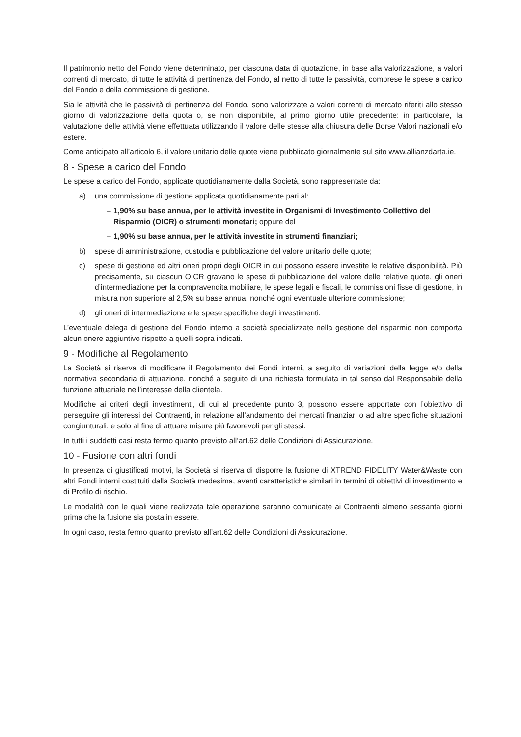Il patrimonio netto del Fondo viene determinato, per ciascuna data di quotazione, in base alla valorizzazione, a valori correnti di mercato, di tutte le attività di pertinenza del Fondo, al netto di tutte le passività, comprese le spese a carico del Fondo e della commissione di gestione.
Sia le attività che le passività di pertinenza del Fondo, sono valorizzate a valori correnti di mercato riferiti allo stesso giorno di valorizzazione della quota o, se non disponibile, al primo giorno utile precedente: in particolare, la valutazione delle attività viene effettuata utilizzando il valore delle stesse alla chiusura delle Borse Valori nazionali e/o estere.
Come anticipato all’articolo 6, il valore unitario delle quote viene pubblicato giornalmente sul sito www.allianzdarta.ie.
8 - Spese a carico del Fondo
Le spese a carico del Fondo, applicate quotidianamente dalla Società, sono rappresentate da:
a) una commissione di gestione applicata quotidianamente pari al:
– 1,90% su base annua, per le attività investite in Organismi di Investimento Collettivo del Risparmio (OICR) o strumenti monetari; oppure del
– 1,90% su base annua, per le attività investite in strumenti finanziari;
b) spese di amministrazione, custodia e pubblicazione del valore unitario delle quote;
c) spese di gestione ed altri oneri propri degli OICR in cui possono essere investite le relative disponibilità. Più precisamente, su ciascun OICR gravano le spese di pubblicazione del valore delle relative quote, gli oneri d’intermediazione per la compravendita mobiliare, le spese legali e fiscali, le commissioni fisse di gestione, in misura non superiore al 2,5% su base annua, nonché ogni eventuale ulteriore commissione;
d) gli oneri di intermediazione e le spese specifiche degli investimenti.
L’eventuale delega di gestione del Fondo interno a società specializzate nella gestione del risparmio non comporta alcun onere aggiuntivo rispetto a quelli sopra indicati.
9 - Modifiche al Regolamento
La Società si riserva di modificare il Regolamento dei Fondi interni, a seguito di variazioni della legge e/o della normativa secondaria di attuazione, nonché a seguito di una richiesta formulata in tal senso dal Responsabile della funzione attuariale nell’interesse della clientela.
Modifiche ai criteri degli investimenti, di cui al precedente punto 3, possono essere apportate con l’obiettivo di perseguire gli interessi dei Contraenti, in relazione all’andamento dei mercati finanziari o ad altre specifiche situazioni congiunturali, e solo al fine di attuare misure più favorevoli per gli stessi.
In tutti i suddetti casi resta fermo quanto previsto all’art.62 delle Condizioni di Assicurazione.
10 - Fusione con altri fondi
In presenza di giustificati motivi, la Società si riserva di disporre la fusione di XTREND FIDELITY Water&Waste con altri Fondi interni costituiti dalla Società medesima, aventi caratteristiche similari in termini di obiettivi di investimento e di Profilo di rischio.
Le modalità con le quali viene realizzata tale operazione saranno comunicate ai Contraenti almeno sessanta giorni prima che la fusione sia posta in essere.
In ogni caso, resta fermo quanto previsto all’art.62 delle Condizioni di Assicurazione.